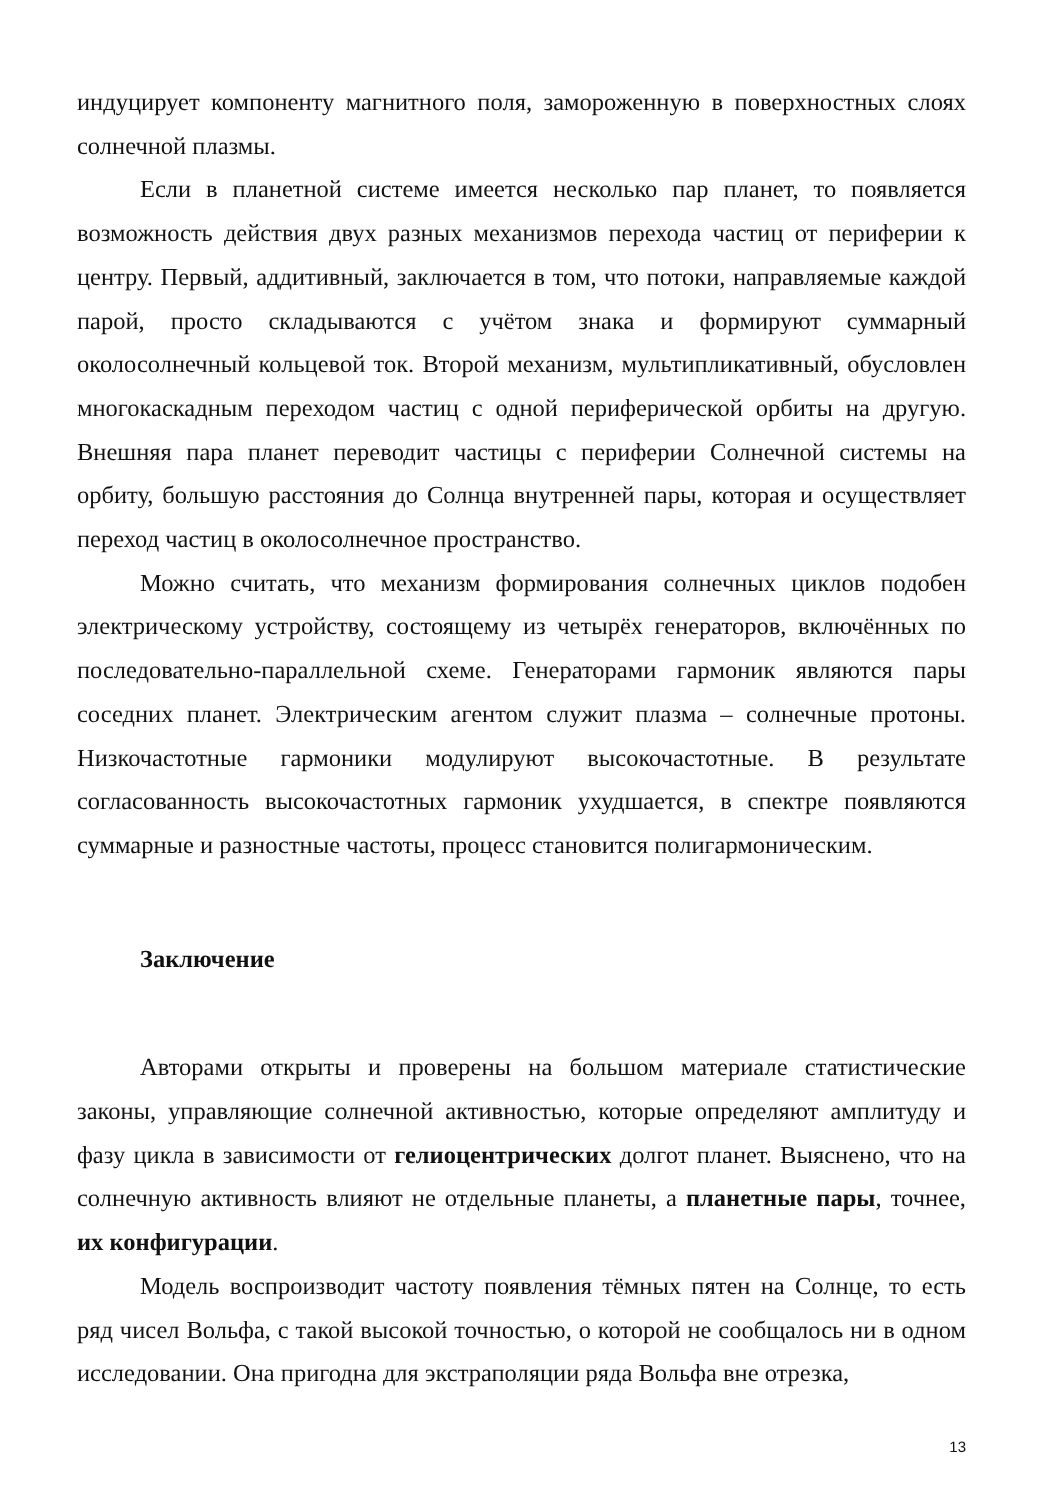индуцирует компоненту магнитного поля, замороженную в поверхностных слоях солнечной плазмы.
Если в планетной системе имеется несколько пар планет, то появляется возможность действия двух разных механизмов перехода частиц от периферии к центру. Первый, аддитивный, заключается в том, что потоки, направляемые каждой парой, просто складываются с учётом знака и формируют суммарный околосолнечный кольцевой ток. Второй механизм, мультипликативный, обусловлен многокаскадным переходом частиц с одной периферической орбиты на другую. Внешняя пара планет переводит частицы с периферии Солнечной системы на орбиту, большую расстояния до Солнца внутренней пары, которая и осуществляет переход частиц в околосолнечное пространство.
Можно считать, что механизм формирования солнечных циклов подобен электрическому устройству, состоящему из четырёх генераторов, включённых по последовательно-параллельной схеме. Генераторами гармоник являются пары соседних планет. Электрическим агентом служит плазма – солнечные протоны. Низкочастотные гармоники модулируют высокочастотные. В результате согласованность высокочастотных гармоник ухудшается, в спектре появляются суммарные и разностные частоты, процесс становится полигармоническим.
Заключение
Авторами открыты и проверены на большом материале статистические законы, управляющие солнечной активностью, которые определяют амплитуду и фазу цикла в зависимости от гелиоцентрических долгот планет. Выяснено, что на солнечную активность влияют не отдельные планеты, а планетные пары, точнее, их конфигурации.
Модель воспроизводит частоту появления тёмных пятен на Солнце, то есть ряд чисел Вольфа, с такой высокой точностью, о которой не сообщалось ни в одном исследовании. Она пригодна для экстраполяции ряда Вольфа вне отрезка,
13